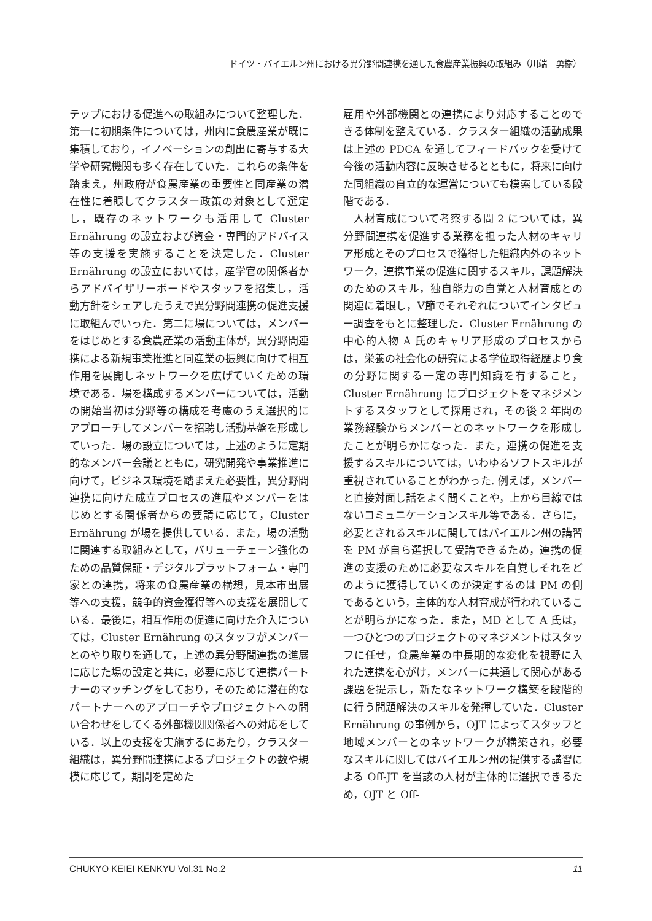ドイツ・バイエルン州における異分野間連携を通した食農産業振興の取組み（川端　勇樹）
テップにおける促進への取組みについて整理した．第一に初期条件については，州内に食農産業が既に集積しており，イノベーションの創出に寄与する大学や研究機関も多く存在していた．これらの条件を踏まえ，州政府が食農産業の重要性と同産業の潜在性に着眼してクラスター政策の対象として選定し，既存のネットワークも活用して Cluster Ernährung の設立および資金・専門的アドバイス等の支援を実施することを決定した．Cluster Ernährung の設立においては，産学官の関係者からアドバイザリーボードやスタッフを招集し，活動方針をシェアしたうえで異分野間連携の促進支援に取組んでいった．第二に場については，メンバーをはじめとする食農産業の活動主体が，異分野間連携による新規事業推進と同産業の振興に向けて相互作用を展開しネットワークを広げていくための環境である．場を構成するメンバーについては，活動の開始当初は分野等の構成を考慮のうえ選択的にアプローチしてメンバーを招聘し活動基盤を形成していった．場の設立については，上述のように定期的なメンバー会議とともに，研究開発や事業推進に向けて，ビジネス環境を踏まえた必要性，異分野間連携に向けた成立プロセスの進展やメンバーをはじめとする関係者からの要請に応じて，Cluster Ernährung が場を提供している．また，場の活動に関連する取組みとして，バリューチェーン強化のための品質保証・デジタルプラットフォーム・専門家との連携，将来の食農産業の構想，見本市出展等への支援，競争的資金獲得等への支援を展開している．最後に，相互作用の促進に向けた介入については，Cluster Ernährung のスタッフがメンバーとのやり取りを通して，上述の異分野間連携の進展に応じた場の設定と共に，必要に応じて連携パートナーのマッチングをしており，そのために潜在的なパートナーへのアプローチやプロジェクトへの問い合わせをしてくる外部機関関係者への対応をしている．以上の支援を実施するにあたり，クラスター組織は，異分野間連携によるプロジェクトの数や規模に応じて，期間を定めた
雇用や外部機関との連携により対応することのできる体制を整えている．クラスター組織の活動成果は上述の PDCA を通してフィードバックを受けて今後の活動内容に反映させるとともに，将来に向けた同組織の自立的な運営についても模索している段階である．
人材育成について考察する問 2 については，異分野間連携を促進する業務を担った人材のキャリア形成とそのプロセスで獲得した組織内外のネットワーク，連携事業の促進に関するスキル，課題解決のためのスキル，独自能力の自覚と人材育成との関連に着眼し，Ⅴ節でそれぞれについてインタビュー調査をもとに整理した．Cluster Ernährung の中心的人物 A 氏のキャリア形成のプロセスからは，栄養の社会化の研究による学位取得経歴より食の分野に関する一定の専門知識を有すること，Cluster Ernährung にプロジェクトをマネジメントするスタッフとして採用され，その後 2 年間の業務経験からメンバーとのネットワークを形成したことが明らかになった．また，連携の促進を支援するスキルについては，いわゆるソフトスキルが重視されていることがわかった. 例えば，メンバーと直接対面し話をよく聞くことや，上から目線ではないコミュニケーションスキル等である．さらに，必要とされるスキルに関してはバイエルン州の講習を PM が自ら選択して受講できるため，連携の促進の支援のために必要なスキルを自覚しそれをどのように獲得していくのか決定するのは PM の側であるという，主体的な人材育成が行われていることが明らかになった．また，MD として A 氏は，一つひとつのプロジェクトのマネジメントはスタッフに任せ，食農産業の中長期的な変化を視野に入れた連携を心がけ，メンバーに共通して関心がある課題を提示し，新たなネットワーク構築を段階的に行う問題解決のスキルを発揮していた．Cluster Ernährung の事例から，OJT によってスタッフと地域メンバーとのネットワークが構築され，必要なスキルに関してはバイエルン州の提供する講習による Off-JT を当該の人材が主体的に選択できるため，OJT と Off-
CHUKYO KEIEI KENKYU Vol.31 No.2 11